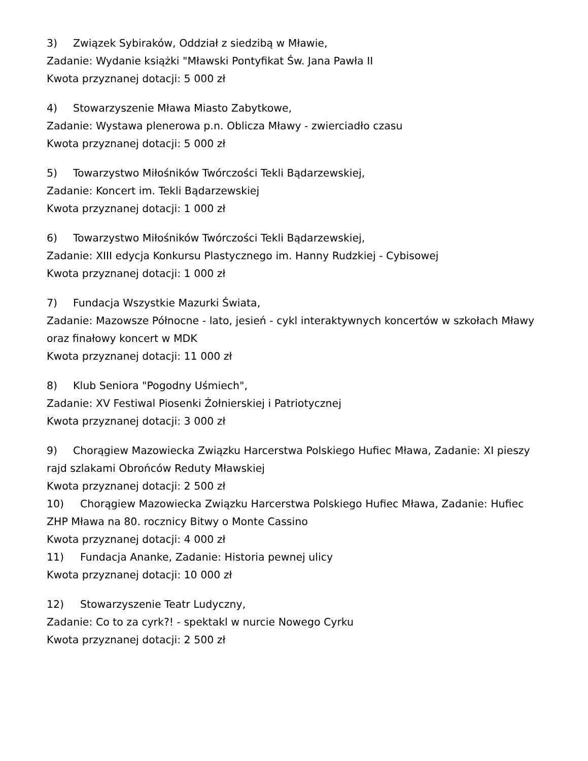3) Związek Sybiraków, Oddział z siedzibą w Mławie,
Zadanie: Wydanie książki "Mławski Pontyfikat Św. Jana Pawła II
Kwota przyznanej dotacji: 5 000 zł
4) Stowarzyszenie Mława Miasto Zabytkowe,
Zadanie: Wystawa plenerowa p.n. Oblicza Mławy - zwierciadło czasu
Kwota przyznanej dotacji: 5 000 zł
5) Towarzystwo Miłośników Twórczości Tekli Bądarzewskiej,
Zadanie: Koncert im. Tekli Bądarzewskiej
Kwota przyznanej dotacji: 1 000 zł
6) Towarzystwo Miłośników Twórczości Tekli Bądarzewskiej,
Zadanie: XIII edycja Konkursu Plastycznego im. Hanny Rudzkiej - Cybisowej
Kwota przyznanej dotacji: 1 000 zł
7) Fundacja Wszystkie Mazurki Świata,
Zadanie: Mazowsze Północne - lato, jesień - cykl interaktywnych koncertów w szkołach Mławy oraz finałowy koncert w MDK
Kwota przyznanej dotacji: 11 000 zł
8) Klub Seniora "Pogodny Uśmiech",
Zadanie: XV Festiwal Piosenki Żołnierskiej i Patriotycznej
Kwota przyznanej dotacji: 3 000 zł
9) Chorągiew Mazowiecka Związku Harcerstwa Polskiego Hufiec Mława, Zadanie: XI pieszy rajd szlakami Obrońców Reduty Mławskiej
Kwota przyznanej dotacji: 2 500 zł
10) Chorągiew Mazowiecka Związku Harcerstwa Polskiego Hufiec Mława, Zadanie: Hufiec ZHP Mława na 80. rocznicy Bitwy o Monte Cassino
Kwota przyznanej dotacji: 4 000 zł
11) Fundacja Ananke, Zadanie: Historia pewnej ulicy
Kwota przyznanej dotacji: 10 000 zł
12) Stowarzyszenie Teatr Ludyczny,
Zadanie: Co to za cyrk?! - spektakl w nurcie Nowego Cyrku
Kwota przyznanej dotacji: 2 500 zł